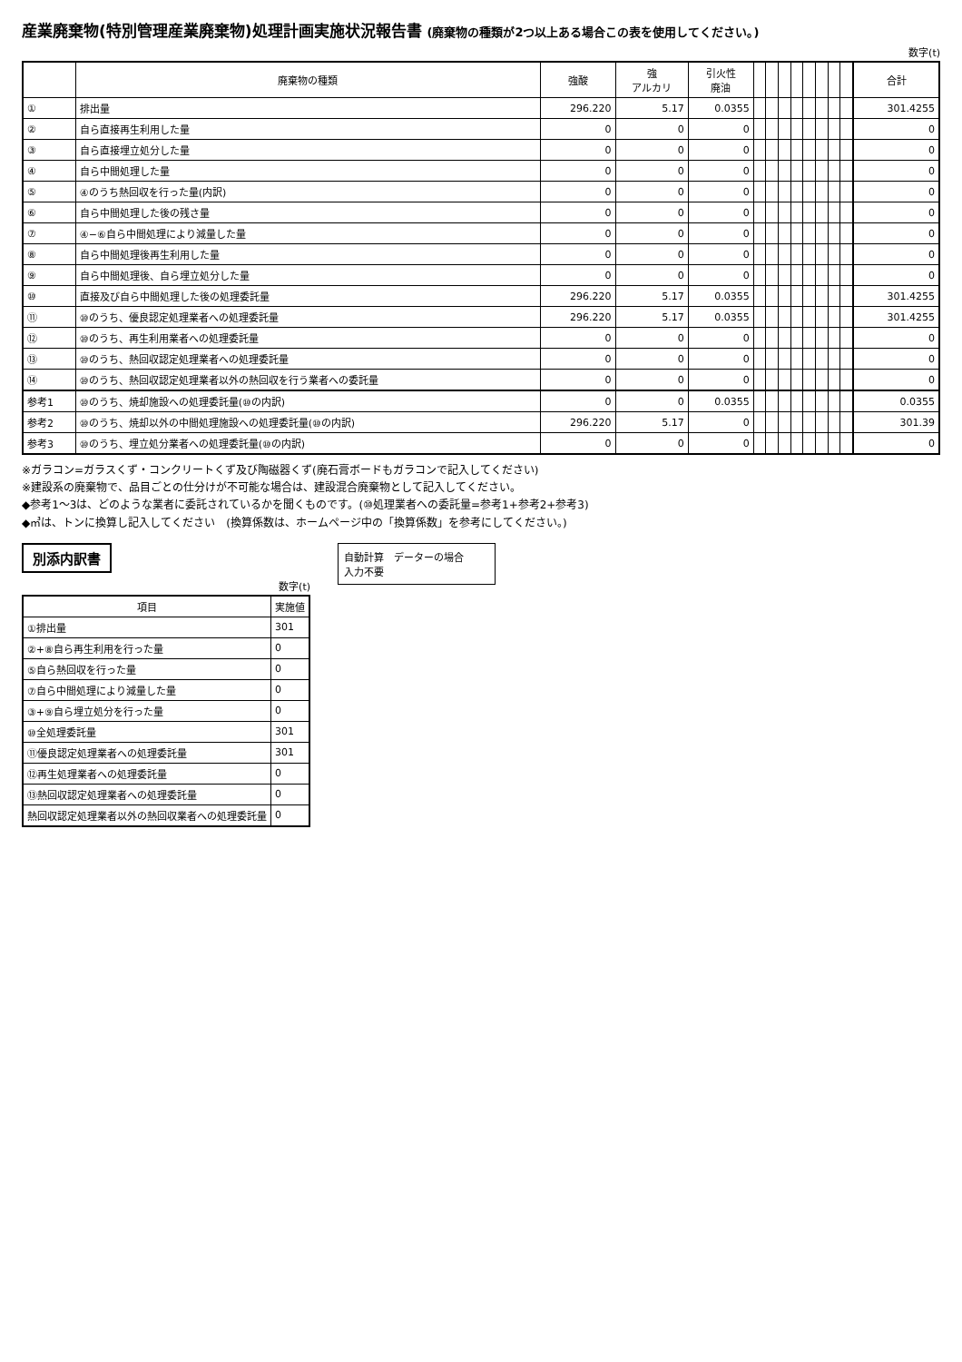産業廃棄物(特別管理産業廃棄物)処理計画実施状況報告書 (廃棄物の種類が2つ以上ある場合この表を使用してください。)
数字(t)
| | 廃棄物の種類 | 強酸 | 強 アルカリ | 引火性 廃油 | | | | | | | | | 合計 |
| --- | --- | --- | --- | --- | --- | --- | --- | --- | --- | --- | --- | --- | --- |
| ① | 排出量 | 296.220 | 5.17 | 0.0355 | | | | | | | | | 301.4255 |
| ② | 自ら直接再生利用した量 | 0 | 0 | 0 | | | | | | | | | 0 |
| ③ | 自ら直接埋立処分した量 | 0 | 0 | 0 | | | | | | | | | 0 |
| ④ | 自ら中間処理した量 | 0 | 0 | 0 | | | | | | | | | 0 |
| ⑤ | ④のうち熱回収を行った量(内訳) | 0 | 0 | 0 | | | | | | | | | 0 |
| ⑥ | 自ら中間処理した後の残さ量 | 0 | 0 | 0 | | | | | | | | | 0 |
| ⑦ | ④−⑥自ら中間処理により減量した量 | 0 | 0 | 0 | | | | | | | | | 0 |
| ⑧ | 自ら中間処理後再生利用した量 | 0 | 0 | 0 | | | | | | | | | 0 |
| ⑨ | 自ら中間処理後、自ら埋立処分した量 | 0 | 0 | 0 | | | | | | | | | 0 |
| ⑩ | 直接及び自ら中間処理した後の処理委託量 | 296.220 | 5.17 | 0.0355 | | | | | | | | | 301.4255 |
| ⑪ | ⑩のうち、優良認定処理業者への処理委託量 | 296.220 | 5.17 | 0.0355 | | | | | | | | | 301.4255 |
| ⑫ | ⑩のうち、再生利用業者への処理委託量 | 0 | 0 | 0 | | | | | | | | | 0 |
| ⑬ | ⑩のうち、熱回収認定処理業者への処理委託量 | 0 | 0 | 0 | | | | | | | | | 0 |
| ⑭ | ⑩のうち、熱回収認定処理業者以外の熱回収を行う業者への委託量 | 0 | 0 | 0 | | | | | | | | | 0 |
| 参考1 | ⑩のうち、焼却施設への処理委託量(⑩の内訳) | 0 | 0 | 0.0355 | | | | | | | | | 0.0355 |
| 参考2 | ⑩のうち、焼却以外の中間処理施設への処理委託量(⑩の内訳) | 296.220 | 5.17 | 0 | | | | | | | | | 301.39 |
| 参考3 | ⑩のうち、埋立処分業者への処理委託量(⑩の内訳) | 0 | 0 | 0 | | | | | | | | | 0 |
※ガラコン=ガラスくず・コンクリートくず及び陶磁器くず(廃石膏ボードもガラコンで記入してください)
※建設系の廃棄物で、品目ごとの仕分けが不可能な場合は、建設混合廃棄物として記入してください。
◆参考1〜3は、どのような業者に委託されているかを聞くものです。(⑩処理業者への委託量=参考1+参考2+参考3)
◆㎥は、トンに換算し記入してください　(換算係数は、ホームページ中の「換算係数」を参考にしてください。)
別添内訳書
数字(t)
| 項目 | 実施値 |
| --- | --- |
| ①排出量 | 301 |
| ②+⑧自ら再生利用を行った量 | 0 |
| ⑤自ら熱回収を行った量 | 0 |
| ⑦自ら中間処理により減量した量 | 0 |
| ③+⑨自ら埋立処分を行った量 | 0 |
| ⑩全処理委託量 | 301 |
| ⑪優良認定処理業者への処理委託量 | 301 |
| ⑫再生処理業者への処理委託量 | 0 |
| ⑬熱回収認定処理業者への処理委託量 | 0 |
| 熱回収認定処理業者以外の熱回収業者への処理委託量 | 0 |
自動計算　データーの場合
入力不要